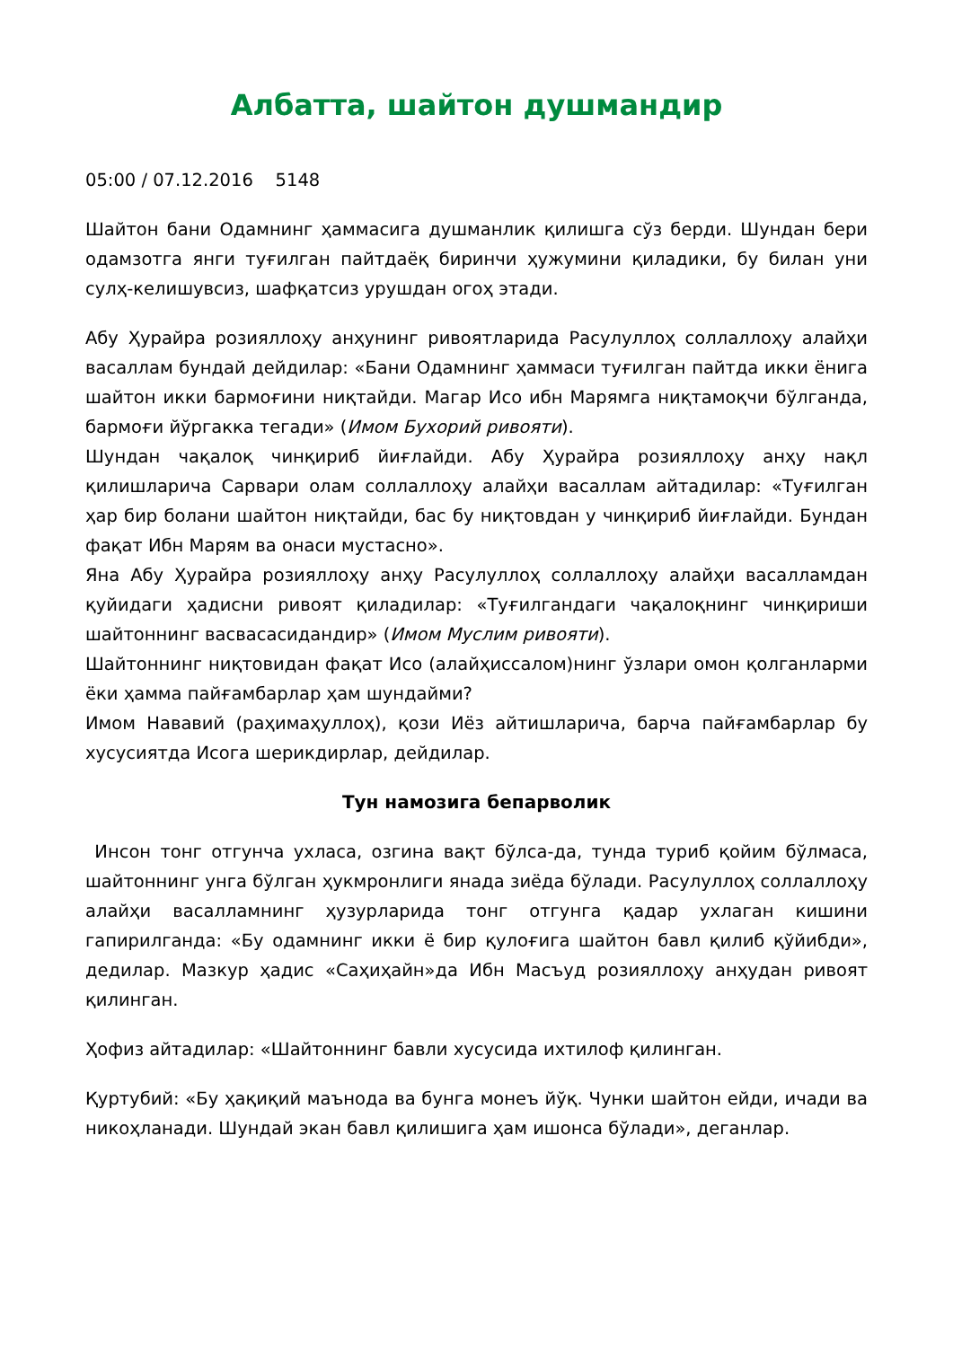Албатта, шайтон душмандир
05:00 / 07.12.2016 5148
Шайтон бани Одамнинг ҳаммасига душманлик қилишга сўз берди. Шундан бери одамзотга янги туғилган пайтдаёқ биринчи ҳужумини қиладики, бу билан уни сулҳ-келишувсиз, шафқатсиз урушдан огоҳ этади.
Абу Ҳурайра розияллоҳу анҳунинг ривоятларида Расулуллоҳ соллаллоҳу алайҳи васаллам бундай дейдилар: «Бани Одамнинг ҳаммаси туғилган пайтда икки ёнига шайтон икки бармоғини ниқтайди. Магар Исо ибн Марямга ниқтамоқчи бўлганда, бармоғи йўргакка тегади» (Имом Бухорий ривояти).
Шундан чақалоқ чинқириб йиғлайди. Абу Ҳурайра розияллоҳу анҳу нақл қилишларича Сарвари олам соллаллоҳу алайҳи васаллам айтадилар: «Туғилган ҳар бир болани шайтон ниқтайди, бас бу ниқтовдан у чинқириб йиғлайди. Бундан фақат Ибн Марям ва онаси мустасно».
Яна Абу Ҳурайра розияллоҳу анҳу Расулуллоҳ соллаллоҳу алайҳи васалламдан қуйидаги ҳадисни ривоят қиладилар: «Туғилгандаги чақалоқнинг чинқириши шайтоннинг васвасасидандир» (Имом Муслим ривояти).
Шайтоннинг ниқтовидан фақат Исо (алайҳиссалом)нинг ўзлари омон қолганларми ёки ҳамма пайғамбарлар ҳам шундайми?
Имом Нававий (раҳимаҳуллоҳ), қози Иёз айтишларича, барча пайғамбарлар бу хусусиятда Исога шерикдирлар, дейдилар.
Тун намозига бепарволик
Инсон тонг отгунча ухласа, озгина вақт бўлса-да, тунда туриб қойим бўлмаса, шайтоннинг унга бўлган ҳукмронлиги янада зиёда бўлади. Расулуллоҳ соллаллоҳу алайҳи васалламнинг ҳузурларида тонг отгунга қадар ухлаган кишини гапирилганда: «Бу одамнинг икки ё бир қулоғига шайтон бавл қилиб қўйибди», дедилар. Мазкур ҳадис «Саҳиҳайн»да Ибн Масъуд розияллоҳу анҳудан ривоят қилинган.
Ҳофиз айтадилар: «Шайтоннинг бавли хусусида ихтилоф қилинган.
Қуртубий: «Бу ҳақиқий маънода ва бунга монеъ йўқ. Чунки шайтон ейди, ичади ва никоҳланади. Шундай экан бавл қилишига ҳам ишонса бўлади», деганлар.